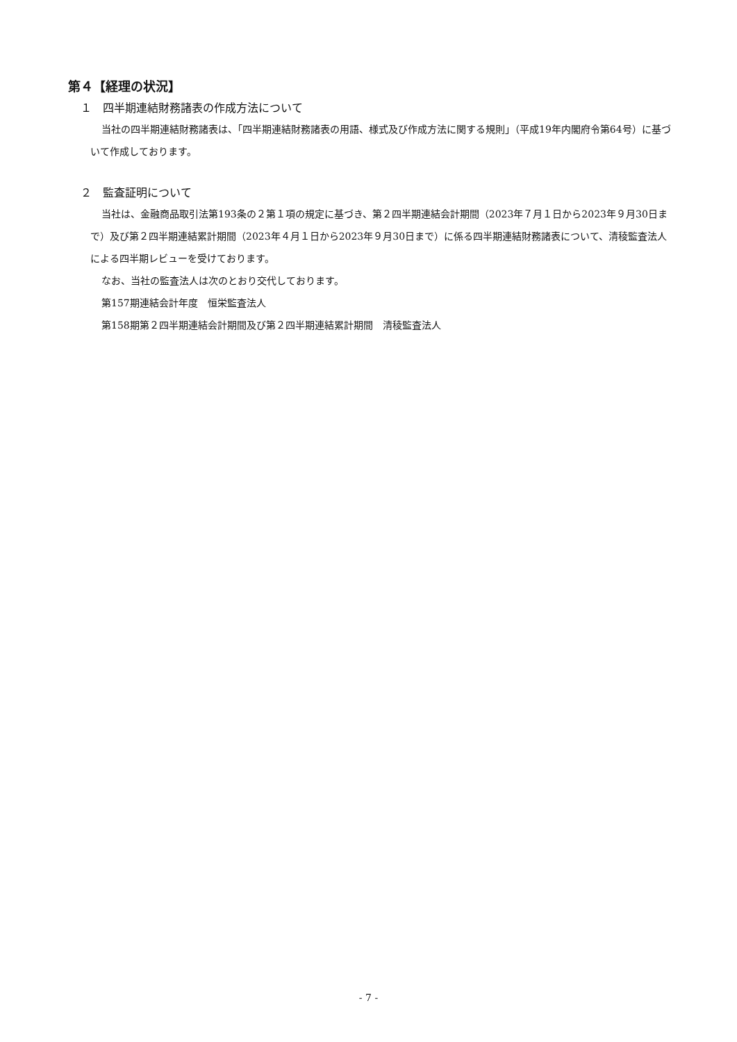第４【経理の状況】
１　四半期連結財務諸表の作成方法について
当社の四半期連結財務諸表は、「四半期連結財務諸表の用語、様式及び作成方法に関する規則」（平成19年内閣府令第64号）に基づいて作成しております。
２　監査証明について
当社は、金融商品取引法第193条の２第１項の規定に基づき、第２四半期連結会計期間（2023年７月１日から2023年９月30日まで）及び第２四半期連結累計期間（2023年４月１日から2023年９月30日まで）に係る四半期連結財務諸表について、清稜監査法人による四半期レビューを受けております。
なお、当社の監査法人は次のとおり交代しております。
第157期連結会計年度　恒栄監査法人
第158期第２四半期連結会計期間及び第２四半期連結累計期間　清稜監査法人
- 7 -